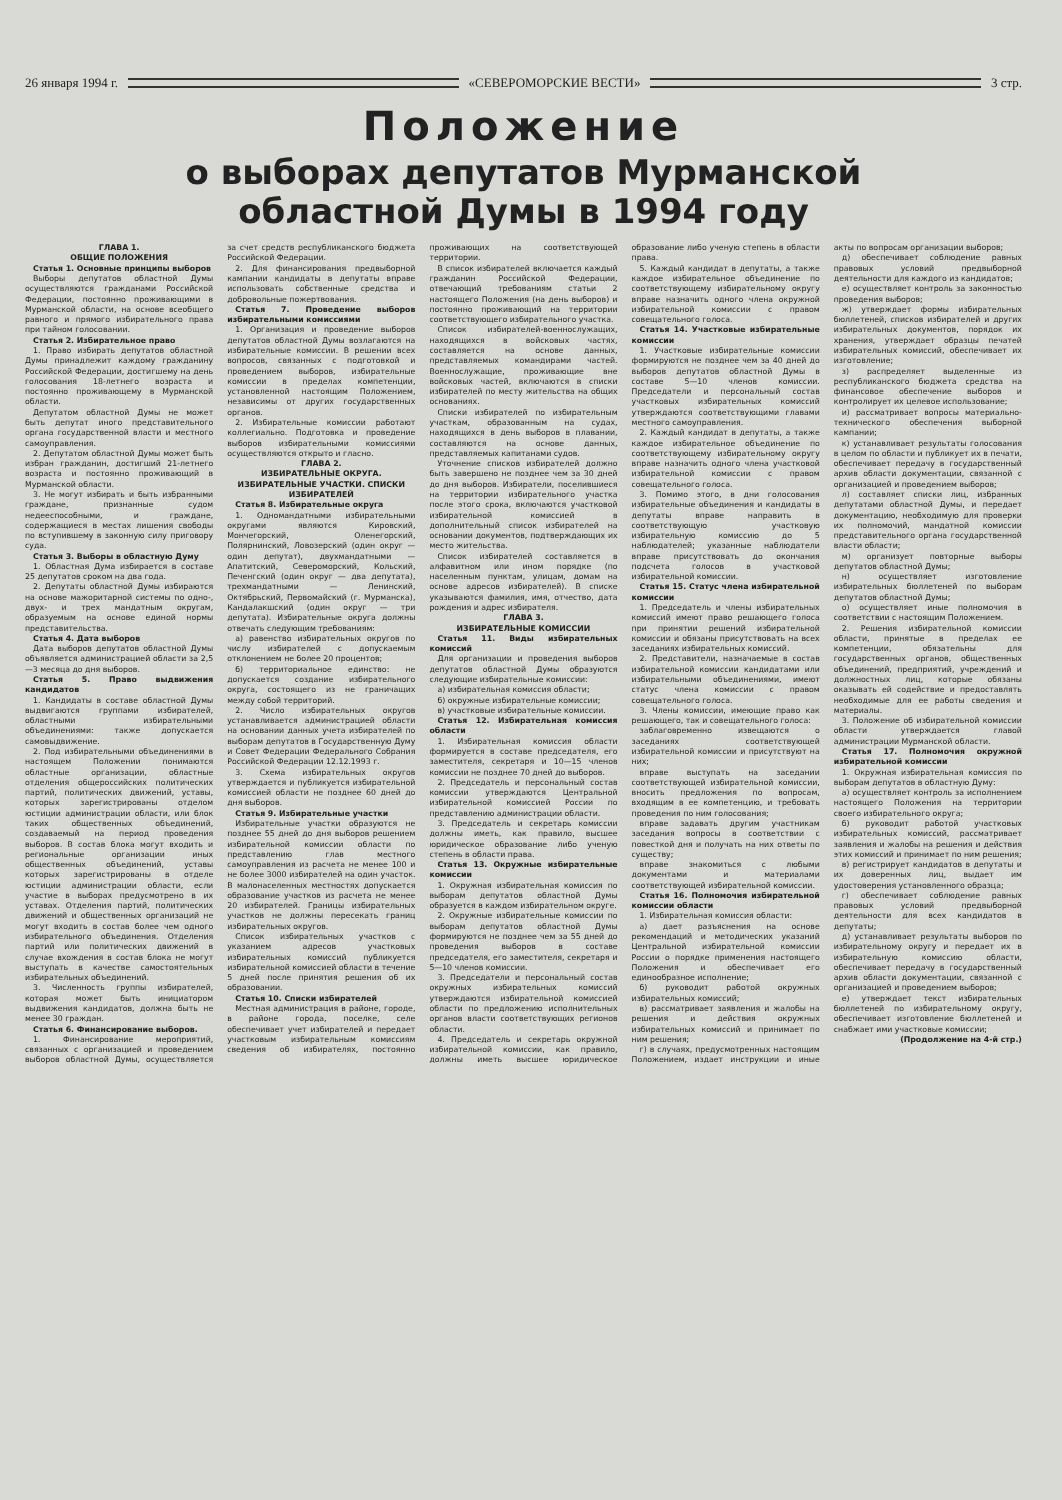26 января 1994 г. «СЕВЕРОМОРСКИЕ ВЕСТИ» 3 стр.
Положение
о выборах депутатов Мурманской
областной Думы в 1994 году
ГЛАВА 1.
ОБЩИЕ ПОЛОЖЕНИЯ
Статья 1. Основные принципы выборов
Выборы депутатов областной Думы осуществляются гражданами Российской Федерации, постоянно проживающими в Мурманской области, на основе всеобщего равного и прямого избирательного права при тайном голосовании.
Статья 2. Избирательное право
1. Право избирать депутатов областной Думы принадлежит каждому гражданину Российской Федерации, достигшему на день голосования 18-летнего возраста и постоянно проживающему в Мурманской области.
Депутатом областной Думы не может быть депутат иного представительного органа государственной власти и местного самоуправления.
2. Депутатом областной Думы может быть избран гражданин, достигший 21-летнего возраста и постоянно проживающий в Мурманской области.
3. Не могут избирать и быть избранными граждане, признанные судом недееспособными, и граждане, содержащиеся в местах лишения свободы по вступившему в законную силу приговору суда.
Статья 3. Выборы в областную Думу
1. Областная Дума избирается в составе 25 депутатов сроком на два года.
2. Депутаты областной Думы избираются на основе мажоритарной системы по одно-, двух- и трех мандатным округам, образуемым на основе единой нормы представительства.
Статья 4. Дата выборов
Дата выборов депутатов областной Думы объявляется администрацией области за 2,5—3 месяца до дня выборов.
Статья 5. Право выдвижения кандидатов
1. Кандидаты в составе областной Думы выдвигаются группами избирателей, областными избирательными объединениями: также допускается самовыдвижение.
2. Под избирательными объединениями в настоящем Положении понимаются областные организации, областные отделения общероссийских политических партий, политических движений, уставы, которых зарегистрированы отделом юстиции администрации области, или блок таких общественных объединений, создаваемый на период проведения выборов. В состав блока могут входить и региональные организации иных общественных объединений, уставы которых зарегистрированы в отделе юстиции администрации области, если участие в выборах предусмотрено в их уставах. Отделения партий, политических движений и общественных организаций не могут входить в состав более чем одного избирательного объединения. Отделения партий или политических движений в случае вхождения в состав блока не могут выступать в качестве самостоятельных избирательных объединений.
3. Численность группы избирателей, которая может быть инициатором выдвижения кандидатов, должна быть не менее 30 граждан.
Статья 6. Финансирование выборов.
1. Финансирование мероприятий, связанных с организацией и проведением выборов областной Думы, осуществляется за счет средств республиканского бюджета Российской Федерации.
2. Для финансирования предвыборной кампании кандидаты в депутаты вправе использовать собственные средства и добровольные пожертвования.
Статья 7. Проведение выборов избирательными комиссиями
1. Организация и проведение выборов депутатов областной Думы возлагаются на избирательные комиссии. В решении всех вопросов, связанных с подготовкой и проведением выборов, избирательные комиссии в пределах компетенции, установленной настоящим Положением, независимы от других государственных органов.
2. Избирательные комиссии работают коллегиально. Подготовка и проведение выборов избирательными комиссиями осуществляются открыто и гласно.
ГЛАВА 2.
ИЗБИРАТЕЛЬНЫЕ ОКРУГА. ИЗБИРАТЕЛЬНЫЕ УЧАСТКИ. СПИСКИ ИЗБИРАТЕЛЕЙ
Статья 8. Избирательные округа
1. Одномандатными избирательными округами являются Кировский, Мончегорский, Оленегорский, Полярнинский, Ловозерский (один округ — один депутат), двухмандатными — Апатитский, Североморский, Кольский, Печенгский (один округ — два депутата), трехмандатными — Ленинский, Октябрьский, Первомайский (г. Мурманска), Кандалакшский (один округ — три депутата). Избирательные округа должны отвечать следующим требованиям:
а) равенство избирательных округов по числу избирателей с допускаемым отклонением не более 20 процентов;
б) территориальное единство: не допускается создание избирательного округа, состоящего из не граничащих между собой территорий.
2. Число избирательных округов устанавливается администрацией области на основании данных учета избирателей по выборам депутатов в Государственную Думу и Совет Федерации Федерального Собрания Российской Федерации 12.12.1993 г.
3. Схема избирательных округов утверждается и публикуется избирательной комиссией области не позднее 60 дней до дня выборов.
Статья 9. Избирательные участки
Избирательные участки образуются не позднее 55 дней до дня выборов решением избирательной комиссии области по представлению глав местного самоуправления из расчета не менее 100 и не более 3000 избирателей на один участок. В малонаселенных местностях допускается образование участков из расчета не менее 20 избирателей. Границы избирательных участков не должны пересекать границ избирательных округов.
Список избирательных участков с указанием адресов участковых избирательных комиссий публикуется избирательной комиссией области в течение 5 дней после принятия решения об их образовании.
Статья 10. Списки избирателей
Местная администрация в районе, городе, в районе города, поселке, селе обеспечивает учет избирателей и передает участковым избирательным комиссиям сведения об избирателях, постоянно проживающих на соответствующей территории.
В список избирателей включается каждый гражданин Российской Федерации, отвечающий требованиям статьи 2 настоящего Положения (на день выборов) и постоянно проживающий на территории соответствующего избирательного участка.
Список избирателей-военнослужащих, находящихся в войсковых частях, составляется на основе данных, представляемых командирами частей. Военнослужащие, проживающие вне войсковых частей, включаются в списки избирателей по месту жительства на общих основаниях.
Списки избирателей по избирательным участкам, образованным на судах, находящихся в день выборов в плавании, составляются на основе данных, представляемых капитанами судов.
Уточнение списков избирателей должно быть завершено не позднее чем за 30 дней до дня выборов. Избиратели, поселившиеся на территории избирательного участка после этого срока, включаются участковой избирательной комиссией в дополнительный список избирателей на основании документов, подтверждающих их место жительства.
Список избирателей составляется в алфавитном или ином порядке (по населенным пунктам, улицам, домам на основе адресов избирателей). В списке указываются фамилия, имя, отчество, дата рождения и адрес избирателя.
ГЛАВА 3.
ИЗБИРАТЕЛЬНЫЕ КОМИССИИ
Статья 11. Виды избирательных комиссий
Для организации и проведения выборов депутатов областной Думы образуются следующие избирательные комиссии:
а) избирательная комиссия области;
б) окружные избирательные комиссии;
в) участковые избирательные комиссии.
Статья 12. Избирательная комиссия области
1. Избирательная комиссия области формируется в составе председателя, его заместителя, секретаря и 10—15 членов комиссии не позднее 70 дней до выборов.
2. Председатель и персональный состав комиссии утверждаются Центральной избирательной комиссией России по представлению администрации области.
3. Председатель и секретарь комиссии должны иметь, как правило, высшее юридическое образование либо ученую степень в области права.
Статья 13. Окружные избирательные комиссии
1. Окружная избирательная комиссия по выборам депутатов областной Думы образуется в каждом избирательном округе.
2. Окружные избирательные комиссии по выборам депутатов областной Думы формируются не позднее чем за 55 дней до проведения выборов в составе председателя, его заместителя, секретаря и 5—10 членов комиссии.
3. Председатели и персональный состав окружных избирательных комиссий утверждаются избирательной комиссией области по предложению исполнительных органов власти соответствующих регионов области.
4. Председатель и секретарь окружной избирательной комиссии, как правило, должны иметь высшее юридическое образование либо ученую степень в области права.
5. Каждый кандидат в депутаты, а также каждое избирательное объединение по соответствующему избирательному округу вправе назначить одного члена окружной избирательной комиссии с правом совещательного голоса.
Статья 14. Участковые избирательные комиссии
1. Участковые избирательные комиссии формируются не позднее чем за 40 дней до выборов депутатов областной Думы в составе 5—10 членов комиссии. Председатели и персональный состав участковых избирательных комиссий утверждаются соответствующими главами местного самоуправления.
2. Каждый кандидат в депутаты, а также каждое избирательное объединение по соответствующему избирательному округу вправе назначить одного члена участковой избирательной комиссии с правом совещательного голоса.
3. Помимо этого, в дни голосования избирательные объединения и кандидаты в депутаты вправе направить в соответствующую участковую избирательную комиссию до 5 наблюдателей; указанные наблюдатели вправе присутствовать до окончания подсчета голосов в участковой избирательной комиссии.
Статья 15. Статус члена избирательной комиссии
1. Председатель и члены избирательных комиссий имеют право решающего голоса при принятии решений избирательной комиссии и обязаны присутствовать на всех заседаниях избирательных комиссий.
2. Представители, назначаемые в состав избирательной комиссии кандидатами или избирательными объединениями, имеют статус члена комиссии с правом совещательного голоса.
3. Члены комиссии, имеющие право как решающего, так и совещательного голоса:
заблаговременно извещаются о заседаниях соответствующей избирательной комиссии и присутствуют на них;
вправе выступать на заседании соответствующей избирательной комиссии, вносить предложения по вопросам, входящим в ее компетенцию, и требовать проведения по ним голосования;
вправе задавать другим участникам заседания вопросы в соответствии с повесткой дня и получать на них ответы по существу;
вправе знакомиться с любыми документами и материалами соответствующей избирательной комиссии.
Статья 16. Полномочия избирательной комиссии области
1. Избирательная комиссия области:
а) дает разъяснения на основе рекомендаций и методических указаний Центральной избирательной комиссии России о порядке применения настоящего Положения и обеспечивает его единообразное исполнение;
б) руководит работой окружных избирательных комиссий;
в) рассматривает заявления и жалобы на решения и действия окружных избирательных комиссий и принимает по ним решения;
г) в случаях, предусмотренных настоящим Положением, издает инструкции и иные акты по вопросам организации выборов;
д) обеспечивает соблюдение равных правовых условий предвыборной деятельности для каждого из кандидатов;
е) осуществляет контроль за законностью проведения выборов;
ж) утверждает формы избирательных бюллетеней, списков избирателей и других избирательных документов, порядок их хранения, утверждает образцы печатей избирательных комиссий, обеспечивает их изготовление;
з) распределяет выделенные из республиканского бюджета средства на финансовое обеспечение выборов и контролирует их целевое использование;
и) рассматривает вопросы материально-технического обеспечения выборной кампании;
к) устанавливает результаты голосования в целом по области и публикует их в печати, обеспечивает передачу в государственный архив области документации, связанной с организацией и проведением выборов;
л) составляет списки лиц, избранных депутатами областной Думы, и передает документацию, необходимую для проверки их полномочий, мандатной комиссии представительного органа государственной власти области;
м) организует повторные выборы депутатов областной Думы;
н) осуществляет изготовление избирательных бюллетеней по выборам депутатов областной Думы;
о) осуществляет иные полномочия в соответствии с настоящим Положением.
2. Решения избирательной комиссии области, принятые в пределах ее компетенции, обязательны для государственных органов, общественных объединений, предприятий, учреждений и должностных лиц, которые обязаны оказывать ей содействие и предоставлять необходимые для ее работы сведения и материалы.
3. Положение об избирательной комиссии области утверждается главой администрации Мурманской области.
Статья 17. Полномочия окружной избирательной комиссии
1. Окружная избирательная комиссия по выборам депутатов в областную Думу:
а) осуществляет контроль за исполнением настоящего Положения на территории своего избирательного округа;
б) руководит работой участковых избирательных комиссий, рассматривает заявления и жалобы на решения и действия этих комиссий и принимает по ним решения;
в) регистрирует кандидатов в депутаты и их доверенных лиц, выдает им удостоверения установленного образца;
г) обеспечивает соблюдение равных правовых условий предвыборной деятельности для всех кандидатов в депутаты;
д) устанавливает результаты выборов по избирательному округу и передает их в избирательную комиссию области, обеспечивает передачу в государственный архив области документации, связанной с организацией и проведением выборов;
е) утверждает текст избирательных бюллетеней по избирательному округу, обеспечивает изготовление бюллетеней и снабжает ими участковые комиссии;
(Продолжение на 4-й стр.)